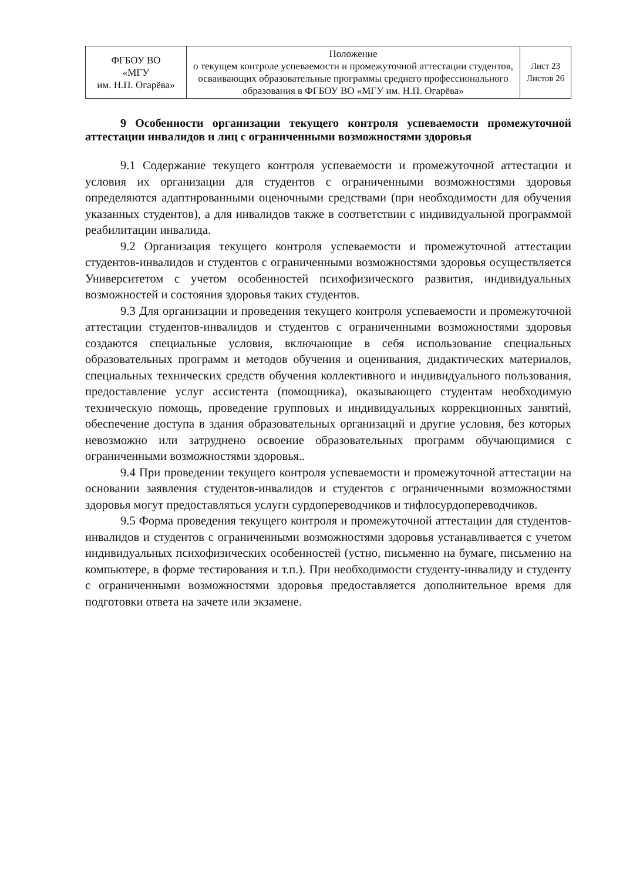| ФГБОУ ВО «МГУ им. Н.П. Огарёва» | Положение о текущем контроле успеваемости и промежуточной аттестации студентов, осваивающих образовательные программы среднего профессионального образования в ФГБОУ ВО «МГУ им. Н.П. Огарёва» | Лист 23 Листов 26 |
9 Особенности организации текущего контроля успеваемости промежуточной аттестации инвалидов и лиц с ограниченными возможностями здоровья
9.1 Содержание текущего контроля успеваемости и промежуточной аттестации и условия их организации для студентов с ограниченными возможностями здоровья определяются адаптированными оценочными средствами (при необходимости для обучения указанных студентов), а для инвалидов также в соответствии с индивидуальной программой реабилитации инвалида.
9.2 Организация текущего контроля успеваемости и промежуточной аттестации студентов-инвалидов и студентов с ограниченными возможностями здоровья осуществляется Университетом с учетом особенностей психофизического развития, индивидуальных возможностей и состояния здоровья таких студентов.
9.3 Для организации и проведения текущего контроля успеваемости и промежуточной аттестации студентов-инвалидов и студентов с ограниченными возможностями здоровья создаются специальные условия, включающие в себя использование специальных образовательных программ и методов обучения и оценивания, дидактических материалов, специальных технических средств обучения коллективного и индивидуального пользования, предоставление услуг ассистента (помощника), оказывающего студентам необходимую техническую помощь, проведение групповых и индивидуальных коррекционных занятий, обеспечение доступа в здания образовательных организаций и другие условия, без которых невозможно или затруднено освоение образовательных программ обучающимися с ограниченными возможностями здоровья..
9.4 При проведении текущего контроля успеваемости и промежуточной аттестации на основании заявления студентов-инвалидов и студентов с ограниченными возможностями здоровья могут предоставляться услуги сурдопереводчиков и тифлосурдопереводчиков.
9.5 Форма проведения текущего контроля и промежуточной аттестации для студентов-инвалидов и студентов с ограниченными возможностями здоровья устанавливается с учетом индивидуальных психофизических особенностей (устно, письменно на бумаге, письменно на компьютере, в форме тестирования и т.п.). При необходимости студенту-инвалиду и студенту с ограниченными возможностями здоровья предоставляется дополнительное время для подготовки ответа на зачете или экзамене.